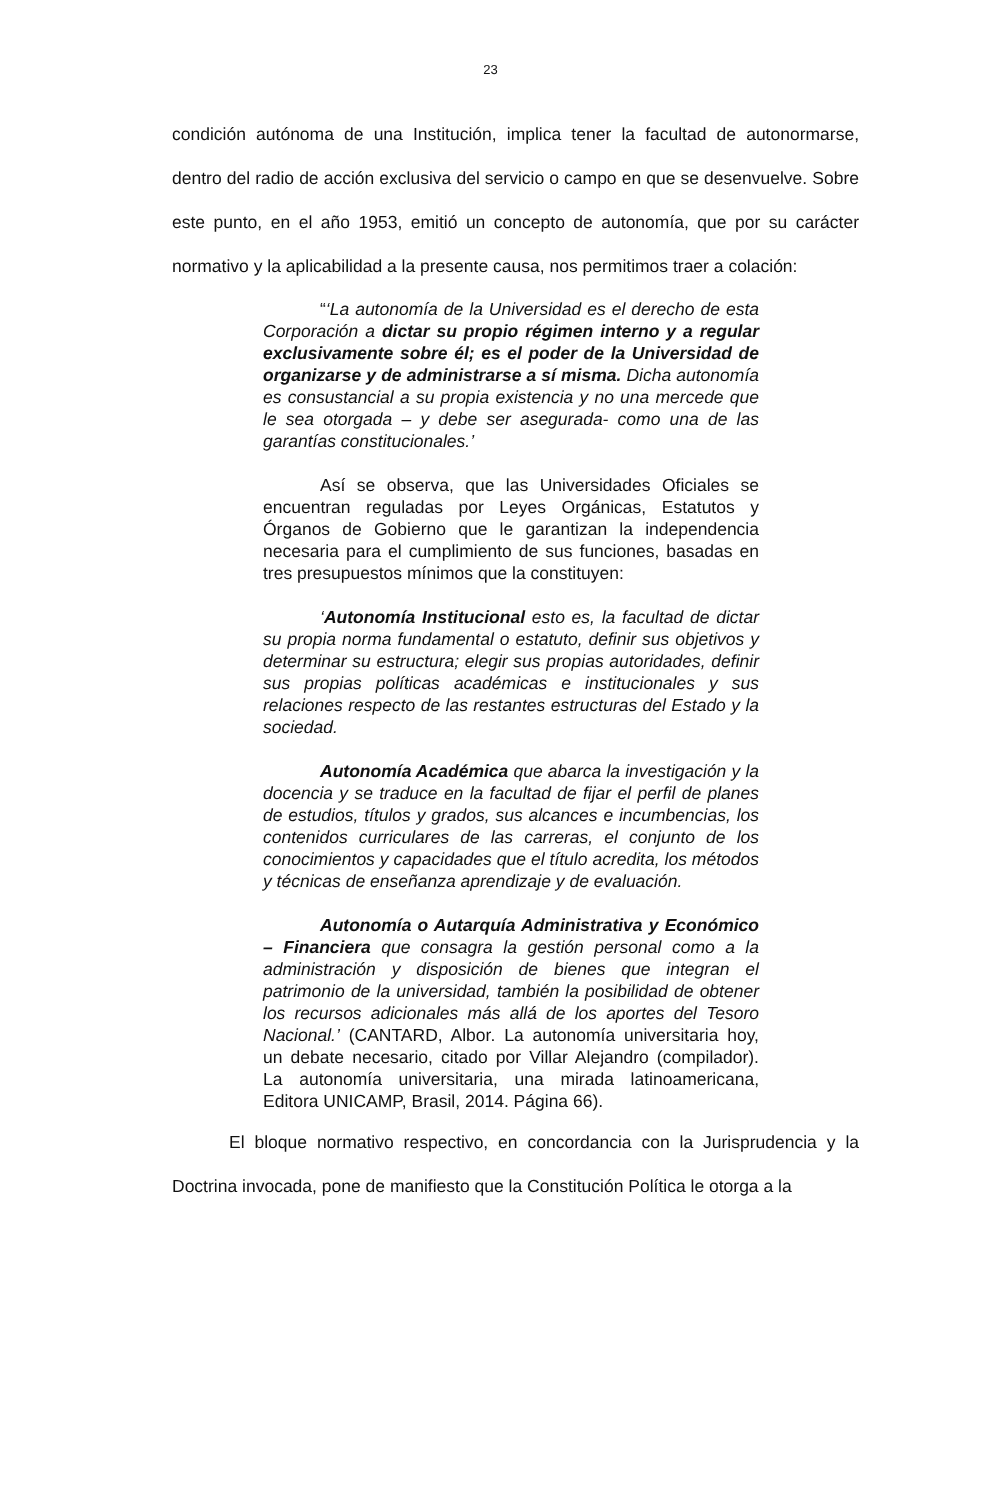23
condición autónoma de una Institución, implica tener la facultad de autonormarse, dentro del radio de acción exclusiva del servicio o campo en que se desenvuelve. Sobre este punto, en el año 1953, emitió un concepto de autonomía, que por su carácter normativo y la aplicabilidad a la presente causa, nos permitimos traer a colación:
“‘La autonomía de la Universidad es el derecho de esta Corporación a dictar su propio régimen interno y a regular exclusivamente sobre él; es el poder de la Universidad de organizarse y de administrarse a sí misma. Dicha autonomía es consustancial a su propia existencia y no una mercede que le sea otorgada – y debe ser asegurada- como una de las garantías constitucionales.’
Así se observa, que las Universidades Oficiales se encuentran reguladas por Leyes Orgánicas, Estatutos y Órganos de Gobierno que le garantizan la independencia necesaria para el cumplimiento de sus funciones, basadas en tres presupuestos mínimos que la constituyen:
‘Autonomía Institucional esto es, la facultad de dictar su propia norma fundamental o estatuto, definir sus objetivos y determinar su estructura; elegir sus propias autoridades, definir sus propias políticas académicas e institucionales y sus relaciones respecto de las restantes estructuras del Estado y la sociedad.
Autonomía Académica que abarca la investigación y la docencia y se traduce en la facultad de fijar el perfil de planes de estudios, títulos y grados, sus alcances e incumbencias, los contenidos curriculares de las carreras, el conjunto de los conocimientos y capacidades que el título acredita, los métodos y técnicas de enseñanza aprendizaje y de evaluación.
Autonomía o Autarquía Administrativa y Económico – Financiera que consagra la gestión personal como a la administración y disposición de bienes que integran el patrimonio de la universidad, también la posibilidad de obtener los recursos adicionales más allá de los aportes del Tesoro Nacional.’ (CANTARD, Albor. La autonomía universitaria hoy, un debate necesario, citado por Villar Alejandro (compilador). La autonomía universitaria, una mirada latinoamericana, Editora UNICAMP, Brasil, 2014. Página 66).
El bloque normativo respectivo, en concordancia con la Jurisprudencia y la Doctrina invocada, pone de manifiesto que la Constitución Política le otorga a la